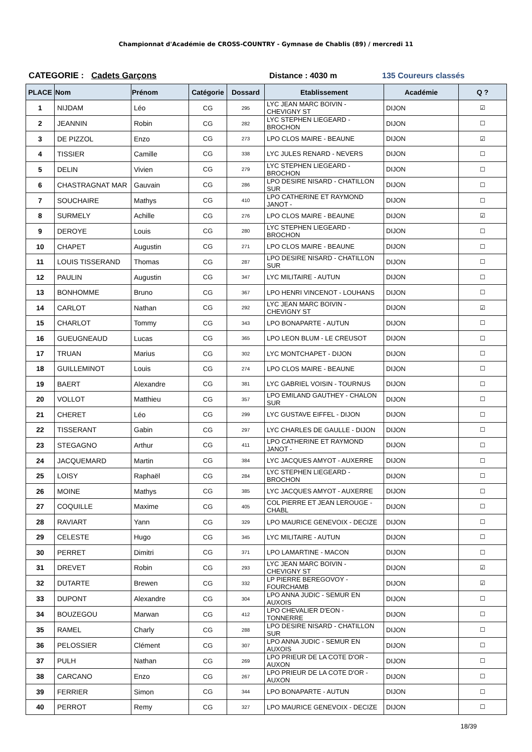Championnat d'Académie de CROSS-COUNTRY - Gymnase de Chablis (89) / mercredi 11
CATEGORIE : Cadets Garçons Distance : 4030 m 135 Coureurs classés
| PLACE | Nom | Prénom | Catégorie | Dossard | Etablissement | Académie | Q ? |
| --- | --- | --- | --- | --- | --- | --- | --- |
| 1 | NIJDAM | Léo | CG | 295 | LYC JEAN MARC BOIVIN - CHEVIGNY ST | DIJON | ☑ |
| 2 | JEANNIN | Robin | CG | 282 | LYC STEPHEN LIEGEARD - BROCHON | DIJON | ☐ |
| 3 | DE PIZZOL | Enzo | CG | 273 | LPO CLOS MAIRE - BEAUNE | DIJON | ☑ |
| 4 | TISSIER | Camille | CG | 338 | LYC JULES RENARD - NEVERS | DIJON | ☐ |
| 5 | DELIN | Vivien | CG | 279 | LYC STEPHEN LIEGEARD - BROCHON | DIJON | ☐ |
| 6 | CHASTRAGNAT MAR | Gauvain | CG | 286 | LPO DESIRE NISARD - CHATILLON SUR | DIJON | ☐ |
| 7 | SOUCHAIRE | Mathys | CG | 410 | LPO CATHERINE ET RAYMOND JANOT - | DIJON | ☐ |
| 8 | SURMELY | Achille | CG | 276 | LPO CLOS MAIRE - BEAUNE | DIJON | ☑ |
| 9 | DEROYE | Louis | CG | 280 | LYC STEPHEN LIEGEARD - BROCHON | DIJON | ☐ |
| 10 | CHAPET | Augustin | CG | 271 | LPO CLOS MAIRE - BEAUNE | DIJON | ☐ |
| 11 | LOUIS TISSERAND | Thomas | CG | 287 | LPO DESIRE NISARD - CHATILLON SUR | DIJON | ☐ |
| 12 | PAULIN | Augustin | CG | 347 | LYC MILITAIRE - AUTUN | DIJON | ☐ |
| 13 | BONHOMME | Bruno | CG | 367 | LPO HENRI VINCENOT - LOUHANS | DIJON | ☐ |
| 14 | CARLOT | Nathan | CG | 292 | LYC JEAN MARC BOIVIN - CHEVIGNY ST | DIJON | ☑ |
| 15 | CHARLOT | Tommy | CG | 343 | LPO BONAPARTE - AUTUN | DIJON | ☐ |
| 16 | GUEUGNEAUD | Lucas | CG | 365 | LPO LEON BLUM - LE CREUSOT | DIJON | ☐ |
| 17 | TRUAN | Marius | CG | 302 | LYC MONTCHAPET - DIJON | DIJON | ☐ |
| 18 | GUILLEMINOT | Louis | CG | 274 | LPO CLOS MAIRE - BEAUNE | DIJON | ☐ |
| 19 | BAERT | Alexandre | CG | 381 | LYC GABRIEL VOISIN - TOURNUS | DIJON | ☐ |
| 20 | VOLLOT | Matthieu | CG | 357 | LPO EMILAND GAUTHEY - CHALON SUR | DIJON | ☐ |
| 21 | CHERET | Léo | CG | 299 | LYC GUSTAVE EIFFEL - DIJON | DIJON | ☐ |
| 22 | TISSERANT | Gabin | CG | 297 | LYC CHARLES DE GAULLE - DIJON | DIJON | ☐ |
| 23 | STEGAGNO | Arthur | CG | 411 | LPO CATHERINE ET RAYMOND JANOT - | DIJON | ☐ |
| 24 | JACQUEMARD | Martin | CG | 384 | LYC JACQUES AMYOT - AUXERRE | DIJON | ☐ |
| 25 | LOISY | Raphaël | CG | 284 | LYC STEPHEN LIEGEARD - BROCHON | DIJON | ☐ |
| 26 | MOINE | Mathys | CG | 385 | LYC JACQUES AMYOT - AUXERRE | DIJON | ☐ |
| 27 | COQUILLE | Maxime | CG | 405 | COL PIERRE ET JEAN LEROUGE - CHABL | DIJON | ☐ |
| 28 | RAVIART | Yann | CG | 329 | LPO MAURICE GENEVOIX - DECIZE | DIJON | ☐ |
| 29 | CELESTE | Hugo | CG | 345 | LYC MILITAIRE - AUTUN | DIJON | ☐ |
| 30 | PERRET | Dimitri | CG | 371 | LPO LAMARTINE - MACON | DIJON | ☐ |
| 31 | DREVET | Robin | CG | 293 | LYC JEAN MARC BOIVIN - CHEVIGNY ST | DIJON | ☑ |
| 32 | DUTARTE | Brewen | CG | 332 | LP PIERRE BEREGOVOY - FOURCHAMB | DIJON | ☑ |
| 33 | DUPONT | Alexandre | CG | 304 | LPO ANNA JUDIC - SEMUR EN AUXOIS | DIJON | ☐ |
| 34 | BOUZEGOU | Marwan | CG | 412 | LPO CHEVALIER D'EON - TONNERRE | DIJON | ☐ |
| 35 | RAMEL | Charly | CG | 288 | LPO DESIRE NISARD - CHATILLON SUR | DIJON | ☐ |
| 36 | PELOSSIER | Clément | CG | 307 | LPO ANNA JUDIC - SEMUR EN AUXOIS | DIJON | ☐ |
| 37 | PULH | Nathan | CG | 269 | LPO PRIEUR DE LA COTE D'OR - AUXON | DIJON | ☐ |
| 38 | CARCANO | Enzo | CG | 267 | LPO PRIEUR DE LA COTE D'OR - AUXON | DIJON | ☐ |
| 39 | FERRIER | Simon | CG | 344 | LPO BONAPARTE - AUTUN | DIJON | ☐ |
| 40 | PERROT | Remy | CG | 327 | LPO MAURICE GENEVOIX - DECIZE | DIJON | ☐ |
18/39